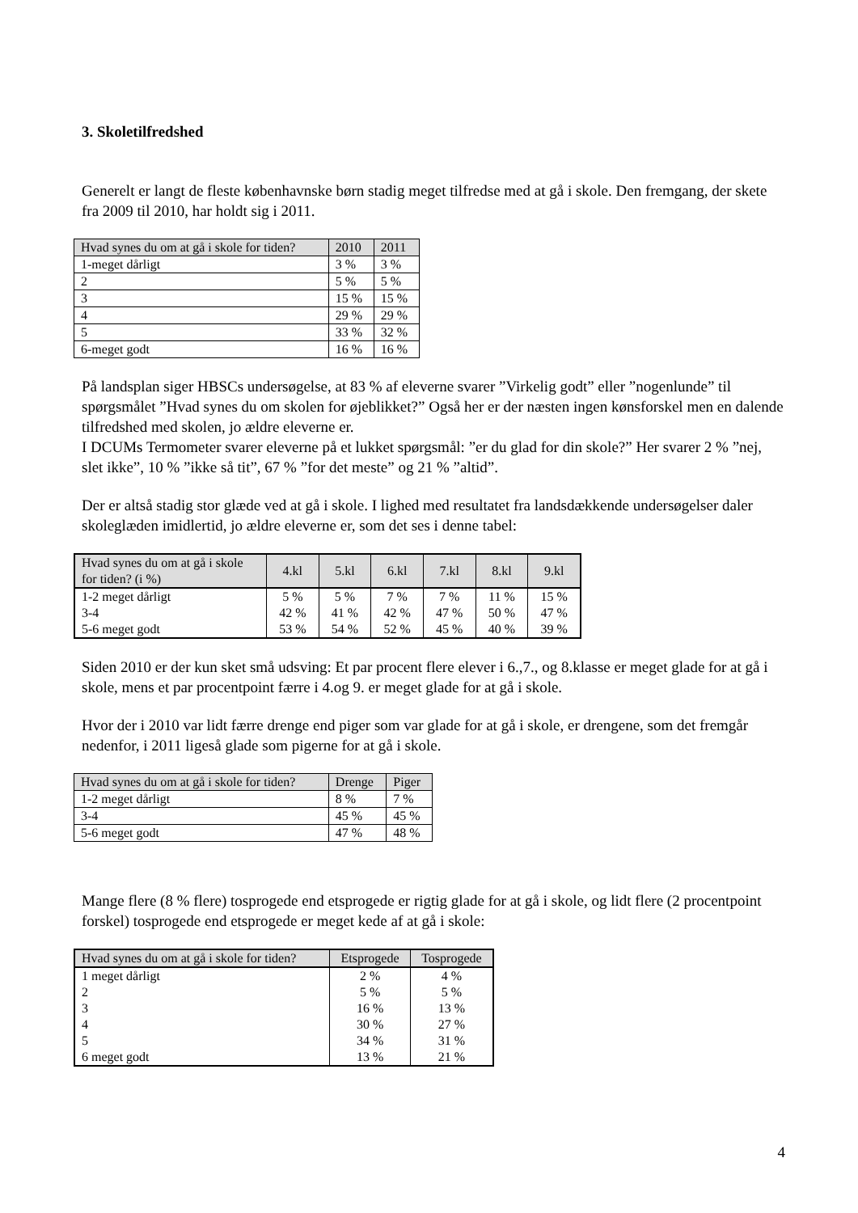3. Skoletilfredshed
Generelt er langt de fleste københavnske børn stadig meget tilfredse med at gå i skole. Den fremgang, der skete fra 2009 til 2010, har holdt sig i 2011.
| Hvad synes du om at gå i skole for tiden? | 2010 | 2011 |
| --- | --- | --- |
| 1-meget dårligt | 3 % | 3 % |
| 2 | 5 % | 5 % |
| 3 | 15 % | 15 % |
| 4 | 29 % | 29 % |
| 5 | 33 % | 32 % |
| 6-meget godt | 16 % | 16 % |
På landsplan siger HBSCs undersøgelse, at 83 % af eleverne svarer ”Virkelig godt” eller ”nogenlunde” til spørgsmålet ”Hvad synes du om skolen for øjeblikket?” Også her er der næsten ingen kønsforskel men en dalende tilfredshed med skolen, jo ældre eleverne er.
I DCUMs Termometer svarer eleverne på et lukket spørgsmål: ”er du glad for din skole?” Her svarer 2 % ”nej, slet ikke”, 10 % ”ikke så tit”, 67 % ”for det meste” og 21 % ”altid”.
Der er altså stadig stor glæde ved at gå i skole. I lighed med resultatet fra landsdækkende undersøgelser daler skoleglæden imidlertid, jo ældre eleverne er, som det ses i denne tabel:
| Hvad synes du om at gå i skole for tiden? (i %) | 4.kl | 5.kl | 6.kl | 7.kl | 8.kl | 9.kl |
| --- | --- | --- | --- | --- | --- | --- |
| 1-2 meget dårligt | 5 % | 5 % | 7 % | 7 % | 11 % | 15 % |
| 3-4 | 42 % | 41 % | 42 % | 47 % | 50 % | 47 % |
| 5-6 meget godt | 53 % | 54 % | 52 % | 45 % | 40 % | 39 % |
Siden 2010 er der kun sket små udsving: Et par procent flere elever i 6.,7., og 8.klasse er meget glade for at gå i skole, mens et par procentpoint færre i 4.og 9. er meget glade for at gå i skole.
Hvor der i 2010 var lidt færre drenge end piger som var glade for at gå i skole, er drengene, som det fremgår nedenfor, i 2011 ligeså glade som pigerne for at gå i skole.
| Hvad synes du om at gå i skole for tiden? | Drenge | Piger |
| --- | --- | --- |
| 1-2 meget dårligt | 8 % | 7 % |
| 3-4 | 45 % | 45 % |
| 5-6 meget godt | 47 % | 48 % |
Mange flere (8 % flere) tosprogede end etsprogede er rigtig glade for at gå i skole, og lidt flere (2 procentpoint forskel) tosprogede end etsprogede er meget kede af at gå i skole:
| Hvad synes du om at gå i skole for tiden? | Etsprogede | Tosprogede |
| --- | --- | --- |
| 1 meget dårligt | 2 % | 4 % |
| 2 | 5 % | 5 % |
| 3 | 16 % | 13 % |
| 4 | 30 % | 27 % |
| 5 | 34 % | 31 % |
| 6 meget godt | 13 % | 21 % |
4